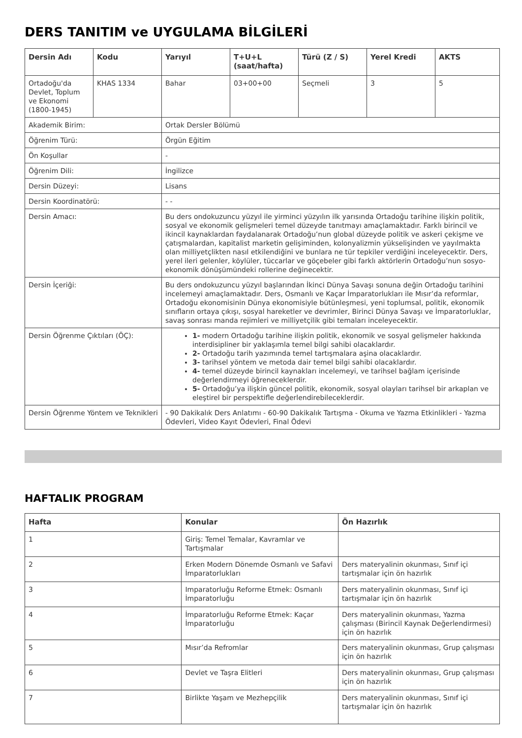DERS TANITIM ve UYGULAMA BİLGİLERİ
| Dersin Adı | Kodu | Yarıyıl | T+U+L (saat/hafta) | Türü (Z / S) | Yerel Kredi | AKTS |
| --- | --- | --- | --- | --- | --- | --- |
| Ortadoğu'da Devlet, Toplum ve Ekonomi (1800-1945) | KHAS 1334 | Bahar | 03+00+00 | Seçmeli | 3 | 5 |
| Akademik Birim: | | Ortak Dersler Bölümü | | | | |
| Öğrenim Türü: | | Örgün Eğitim | | | | |
| Ön Koşullar | | - | | | | |
| Öğrenim Dili: | | İngilizce | | | | |
| Dersin Düzeyi: | | Lisans | | | | |
| Dersin Koordinatörü: | | - - | | | | |
| Dersin Amacı: | | Bu ders ondokuzuncu yüzyıl ile yirminci yüzyılın ilk yarısında Ortadoğu tarihine ilişkin politik, sosyal ve ekonomik gelişmeleri temel düzeyde tanıtmayı amaçlamaktadır. Farklı birincil ve ikincil kaynaklardan faydalanarak Ortadoğu’nun global düzeyde politik ve askeri çekişme ve çatışmalardan, kapitalist marketin gelişiminden, kolonyalizmin yükselişinden ve yayılmakta olan milliyetçlikten nasıl etkilendiğini ve bunlara ne tür tepkiler verdiğini inceleyecektir. Ders, yerel ileri gelenler, köylüler, tüccarlar ve göçebeler gibi farklı aktörlerin Ortadoğu’nun sosyo-ekonomik dönüşümündeki rollerine değinecektir. | | | | |
| Dersin İçeriği: | | Bu ders ondokuzuncu yüzyıl başlarından İkinci Dünya Savaşı sonuna değin Ortadoğu tarihini incelemeyi amaçlamaktadır. Ders, Osmanlı ve Kaçar İmparatorlukları ile Mısır’da reformlar, Ortadoğu ekonomisinin Dünya ekonomisiyle bütünleşmesi, yeni toplumsal, politik, ekonomik sınıfların ortaya çıkışı, sosyal hareketler ve devrimler, Birinci Dünya Savaşı ve İmparatorluklar, savaş sonrası manda rejimleri ve milliyetçilik gibi temaları inceleyecektir. | | | | |
| Dersin Öğrenme Çıktıları (ÖÇ): | | 1- modern Ortadoğu tarihine ilişkin politik, ekonomik ve sosyal gelişmeler hakkında interdisipliner bir yaklaşımla temel bilgi sahibi olacaklardır. 2- Ortadoğu tarih yazımında temel tartışmalara aşina olacaklardır. 3- tarihsel yöntem ve metoda dair temel bilgi sahibi olacaklardır. 4- temel düzeyde birincil kaynakları incelemeyi, ve tarihsel bağlam içerisinde değerlendirmeyi öğreneceklerdir. 5- Ortadoğu’ya ilişkin güncel politik, ekonomik, sosyal olayları tarihsel bir arkaplan ve eleştirel bir perspektifle değerlendirebileceklerdir. | | | | |
| Dersin Öğrenme Yöntem ve Teknikleri | | - 90 Dakikalık Ders Anlatımı - 60-90 Dakikalık Tartışma - Okuma ve Yazma Etkinlikleri - Yazma Ödevleri, Video Kayıt Ödevleri, Final Ödevi | | | | |
HAFTALIK PROGRAM
| Hafta | Konular | Ön Hazırlık |
| --- | --- | --- |
| 1 | Giriş: Temel Temalar, Kavramlar ve Tartışmalar | |
| 2 | Erken Modern Dönemde Osmanlı ve Safavi İmparatorlukları | Ders materyalinin okunması, Sınıf içi tartışmalar için ön hazırlık |
| 3 | Imparatorluğu Reforme Etmek: Osmanlı İmparatorluğu | Ders materyalinin okunması, Sınıf içi tartışmalar için ön hazırlık |
| 4 | İmparatorluğu Reforme Etmek: Kaçar İmparatorluğu | Ders materyalinin okunması, Yazma çalışması (Birincil Kaynak Değerlendirmesi) için ön hazırlık |
| 5 | Mısır’da Refromlar | Ders materyalinin okunması, Grup çalışması için ön hazırlık |
| 6 | Devlet ve Taşra Elitleri | Ders materyalinin okunması, Grup çalışması için ön hazırlık |
| 7 | Birlikte Yaşam ve Mezhepçilik | Ders materyalinin okunması, Sınıf içi tartışmalar için ön hazırlık |